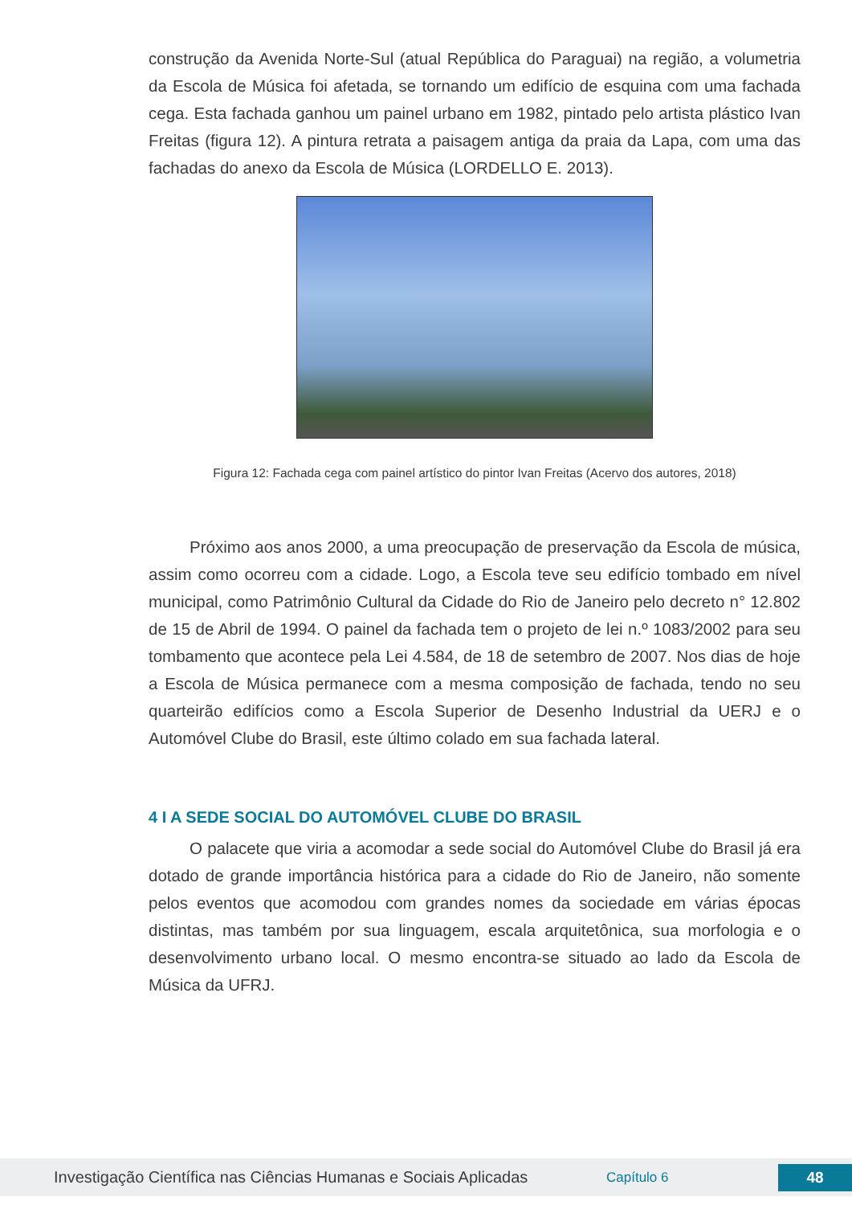construção da Avenida Norte-Sul (atual República do Paraguai) na região, a volumetria da Escola de Música foi afetada, se tornando um edifício de esquina com uma fachada cega. Esta fachada ganhou um painel urbano em 1982, pintado pelo artista plástico Ivan Freitas (figura 12). A pintura retrata a paisagem antiga da praia da Lapa, com uma das fachadas do anexo da Escola de Música (LORDELLO E. 2013).
Figura 12: Fachada cega com painel artístico do pintor Ivan Freitas (Acervo dos autores, 2018)
Próximo aos anos 2000, a uma preocupação de preservação da Escola de música, assim como ocorreu com a cidade. Logo, a Escola teve seu edifício tombado em nível municipal, como Patrimônio Cultural da Cidade do Rio de Janeiro pelo decreto n° 12.802 de 15 de Abril de 1994. O painel da fachada tem o projeto de lei n.º 1083/2002 para seu tombamento que acontece pela Lei 4.584, de 18 de setembro de 2007. Nos dias de hoje a Escola de Música permanece com a mesma composição de fachada, tendo no seu quarteirão edifícios como a Escola Superior de Desenho Industrial da UERJ e o Automóvel Clube do Brasil, este último colado em sua fachada lateral.
4 I A SEDE SOCIAL DO AUTOMÓVEL CLUBE DO BRASIL
O palacete que viria a acomodar a sede social do Automóvel Clube do Brasil já era dotado de grande importância histórica para a cidade do Rio de Janeiro, não somente pelos eventos que acomodou com grandes nomes da sociedade em várias épocas distintas, mas também por sua linguagem, escala arquitetônica, sua morfologia e o desenvolvimento urbano local. O mesmo encontra-se situado ao lado da Escola de Música da UFRJ.
Investigação Científica nas Ciências Humanas e Sociais Aplicadas Capítulo 6 48